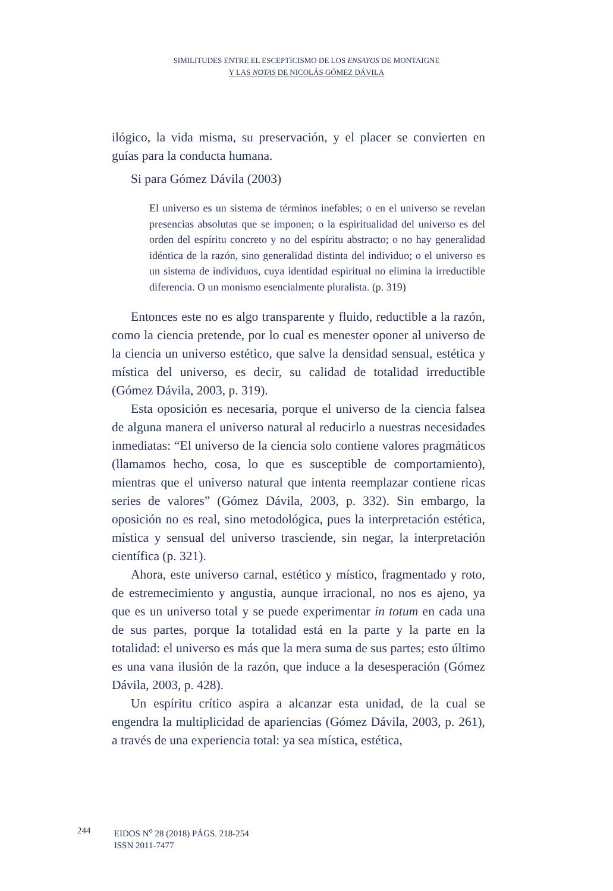SIMILITUDES ENTRE EL ESCEPTICISMO DE LOS ENSAYOS DE MONTAIGNE
Y LAS NOTAS DE NICOLÁS GÓMEZ DÁVILA
ilógico, la vida misma, su preservación, y el placer se convierten en guías para la conducta humana.
Si para Gómez Dávila (2003)
El universo es un sistema de términos inefables; o en el universo se revelan presencias absolutas que se imponen; o la espiritualidad del universo es del orden del espíritu concreto y no del espíritu abstracto; o no hay generalidad idéntica de la razón, sino generalidad distinta del individuo; o el universo es un sistema de individuos, cuya identidad espiritual no elimina la irreductible diferencia. O un monismo esencialmente pluralista. (p. 319)
Entonces este no es algo transparente y fluido, reductible a la razón, como la ciencia pretende, por lo cual es menester oponer al universo de la ciencia un universo estético, que salve la densidad sensual, estética y mística del universo, es decir, su calidad de totalidad irreductible (Gómez Dávila, 2003, p. 319).
Esta oposición es necesaria, porque el universo de la ciencia falsea de alguna manera el universo natural al reducirlo a nuestras necesidades inmediatas: “El universo de la ciencia solo contiene valores pragmáticos (llamamos hecho, cosa, lo que es susceptible de comportamiento), mientras que el universo natural que intenta reemplazar contiene ricas series de valores” (Gómez Dávila, 2003, p. 332). Sin embargo, la oposición no es real, sino metodológica, pues la interpretación estética, mística y sensual del universo trasciende, sin negar, la interpretación científica (p. 321).
Ahora, este universo carnal, estético y místico, fragmentado y roto, de estremecimiento y angustia, aunque irracional, no nos es ajeno, ya que es un universo total y se puede experimentar in totum en cada una de sus partes, porque la totalidad está en la parte y la parte en la totalidad: el universo es más que la mera suma de sus partes; esto último es una vana ilusión de la razón, que induce a la desesperación (Gómez Dávila, 2003, p. 428).
Un espíritu crítico aspira a alcanzar esta unidad, de la cual se engendra la multiplicidad de apariencias (Gómez Dávila, 2003, p. 261), a través de una experiencia total: ya sea mística, estética,
244 EIDOS N<sup>o</sup> 28 (2018) PÁGS. 218-254
ISSN 2011-7477